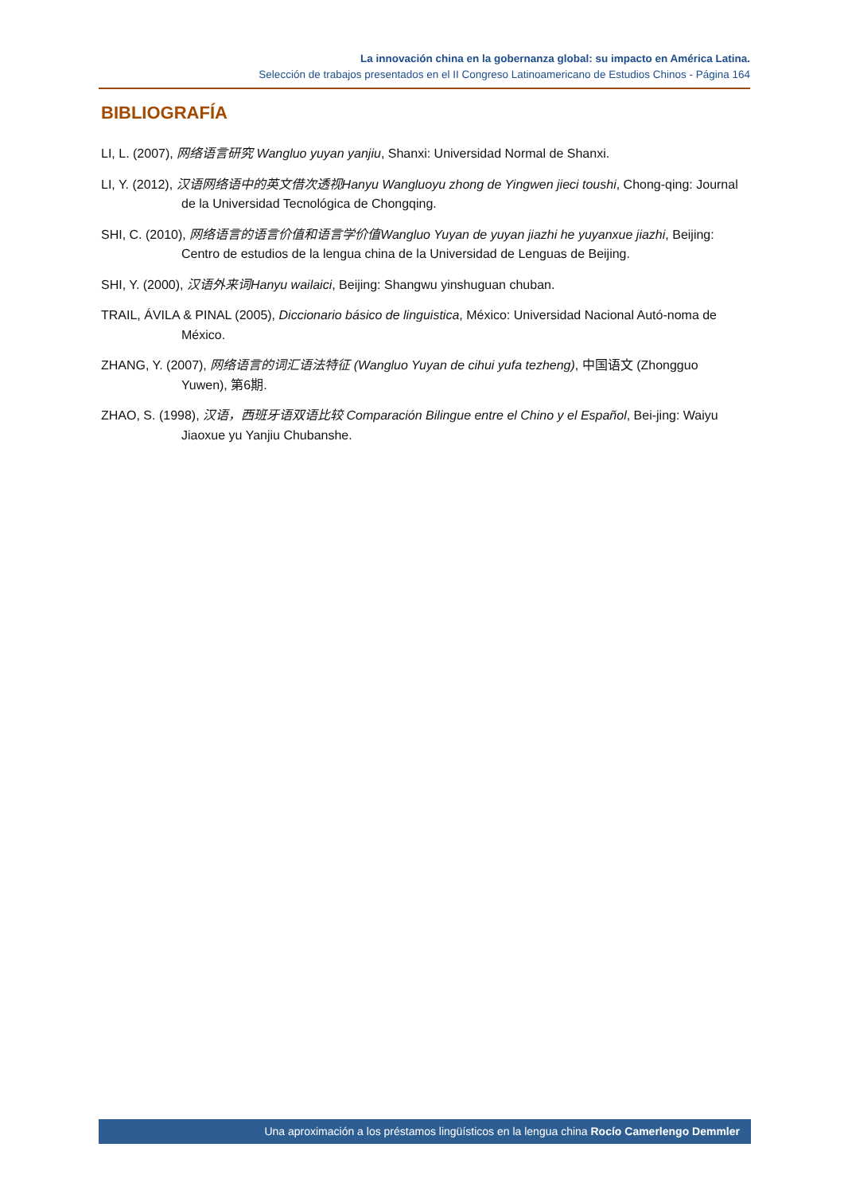La innovación china en la gobernanza global: su impacto en América Latina.
Selección de trabajos presentados en el II Congreso Latinoamericano de Estudios Chinos - Página 164
BIBLIOGRAFÍA
LI, L. (2007), 网络语言研究 Wangluo yuyan yanjiu, Shanxi: Universidad Normal de Shanxi.
LI, Y. (2012), 汉语网络语中的英文借次透视Hanyu Wangluoyu zhong de Yingwen jieci toushi, Chong-qing: Journal de la Universidad Tecnológica de Chongqing.
SHI, C. (2010), 网络语言的语言价值和语言学价值Wangluo Yuyan de yuyan jiazhi he yuyanxue jiazhi, Beijing: Centro de estudios de la lengua china de la Universidad de Lenguas de Beijing.
SHI, Y. (2000), 汉语外来词Hanyu wailaici, Beijing: Shangwu yinshuguan chuban.
TRAIL, ÁVILA & PINAL (2005), Diccionario básico de linguistica, México: Universidad Nacional Autó-noma de México.
ZHANG, Y. (2007), 网络语言的词汇语法特征 (Wangluo Yuyan de cihui yufa tezheng), 中国语文 (Zhongguo Yuwen), 第6期.
ZHAO, S. (1998), 汉语，西班牙语双语比较 Comparación Bilingue entre el Chino y el Español, Bei-jing: Waiyu Jiaoxue yu Yanjiu Chubanshe.
Una aproximación a los préstamos lingüísticos en la lengua china Rocío Camerlengo Demmler